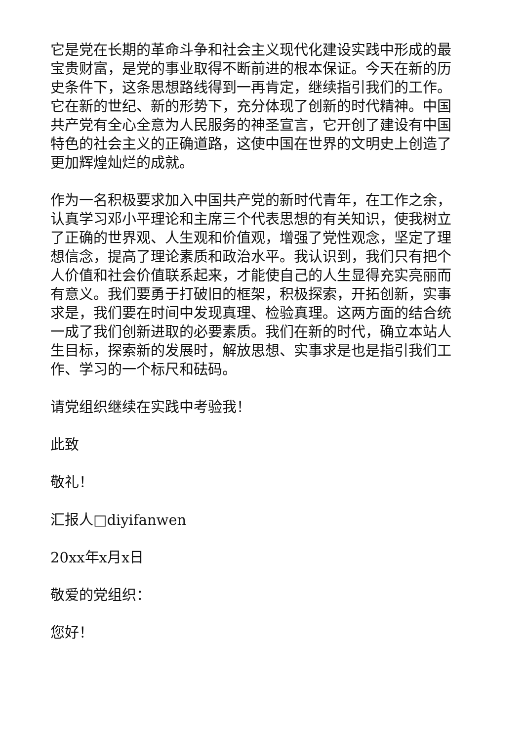它是党在长期的革命斗争和社会主义现代化建设实践中形成的最宝贵财富，是党的事业取得不断前进的根本保证。今天在新的历史条件下，这条思想路线得到一再肯定，继续指引我们的工作。它在新的世纪、新的形势下，充分体现了创新的时代精神。中国共产党有全心全意为人民服务的神圣宣言，它开创了建设有中国特色的社会主义的正确道路，这使中国在世界的文明史上创造了更加辉煌灿烂的成就。
作为一名积极要求加入中国共产党的新时代青年，在工作之余，认真学习邓小平理论和主席三个代表思想的有关知识，使我树立了正确的世界观、人生观和价值观，增强了党性观念，坚定了理想信念，提高了理论素质和政治水平。我认识到，我们只有把个人价值和社会价值联系起来，才能使自己的人生显得充实亮丽而有意义。我们要勇于打破旧的框架，积极探索，开拓创新，实事求是，我们要在时间中发现真理、检验真理。这两方面的结合统一成了我们创新进取的必要素质。我们在新的时代，确立本站人生目标，探索新的发展时，解放思想、实事求是也是指引我们工作、学习的一个标尺和砝码。
请党组织继续在实践中考验我！
此致
敬礼！
汇报人□diyifanwen
20xx年x月x日
敬爱的党组织：
您好！